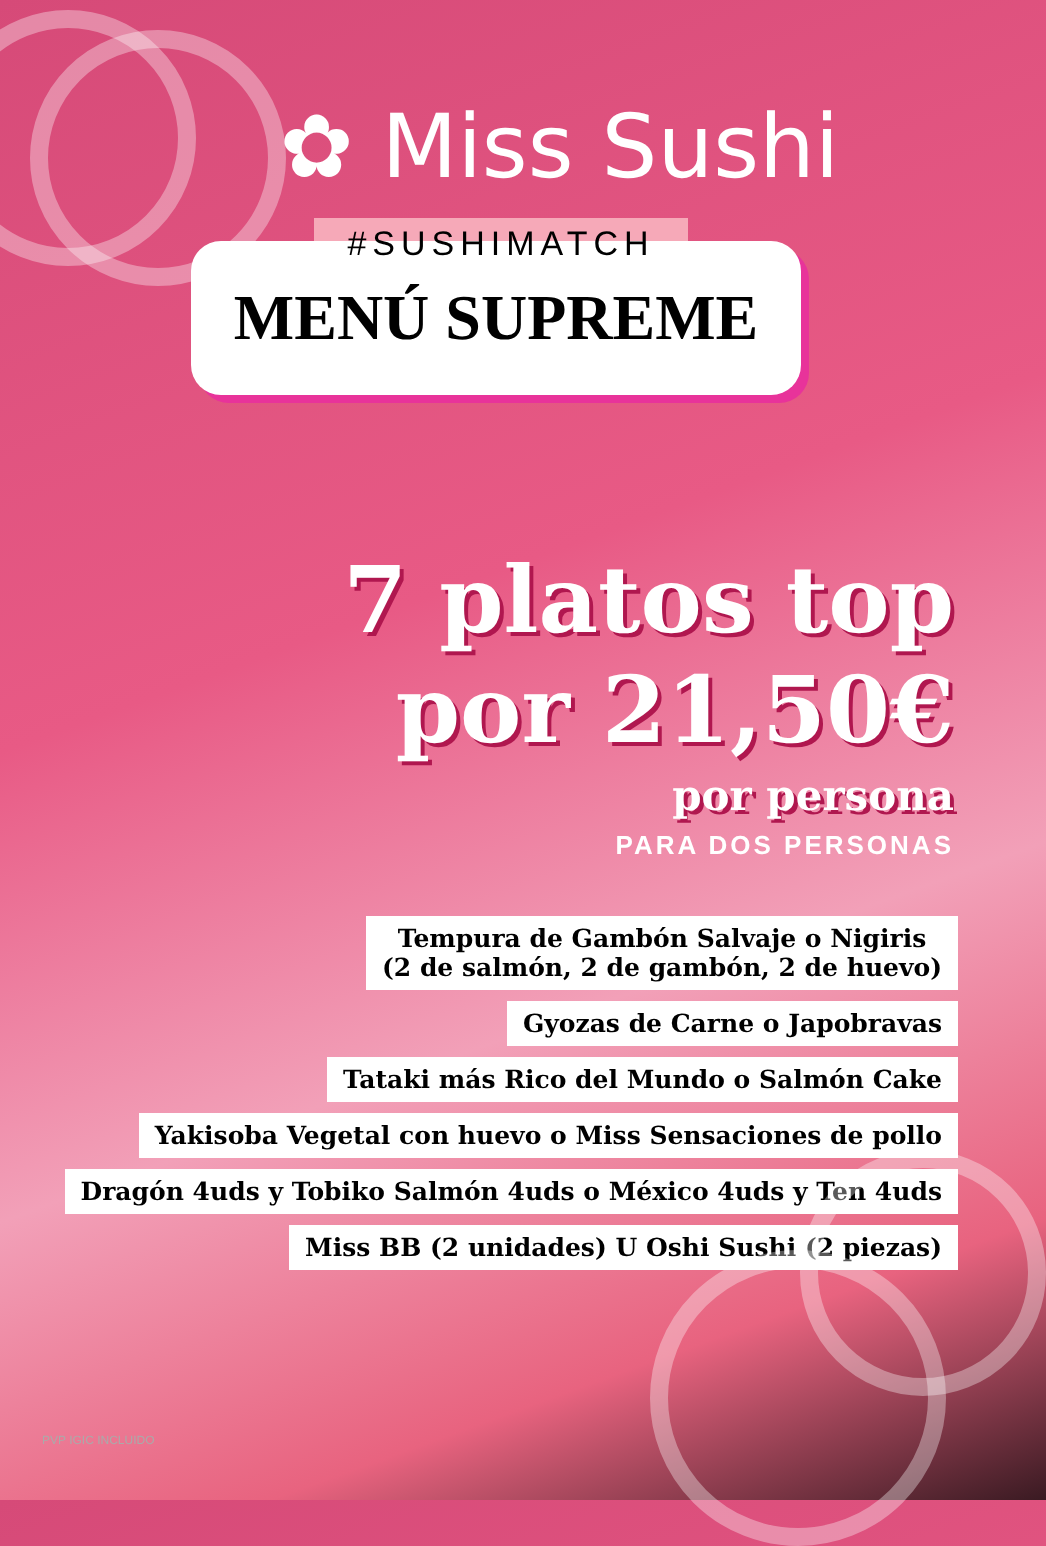✿ Miss Sushi
#SUSHIMATCH
MENÚ SUPREME
7 platos top
por 21,50€
por persona
PARA DOS PERSONAS
Tempura de Gambón Salvaje o Nigiris
(2 de salmón, 2 de gambón, 2 de huevo)
Gyozas de Carne o Japobravas
Tataki más Rico del Mundo o Salmón Cake
Yakisoba Vegetal con huevo o Miss Sensaciones de pollo
Dragón 4uds y Tobiko Salmón 4uds o México 4uds y Ten 4uds
Miss BB (2 unidades) U Oshi Sushi (2 piezas)
PVP IGIC INCLUIDO